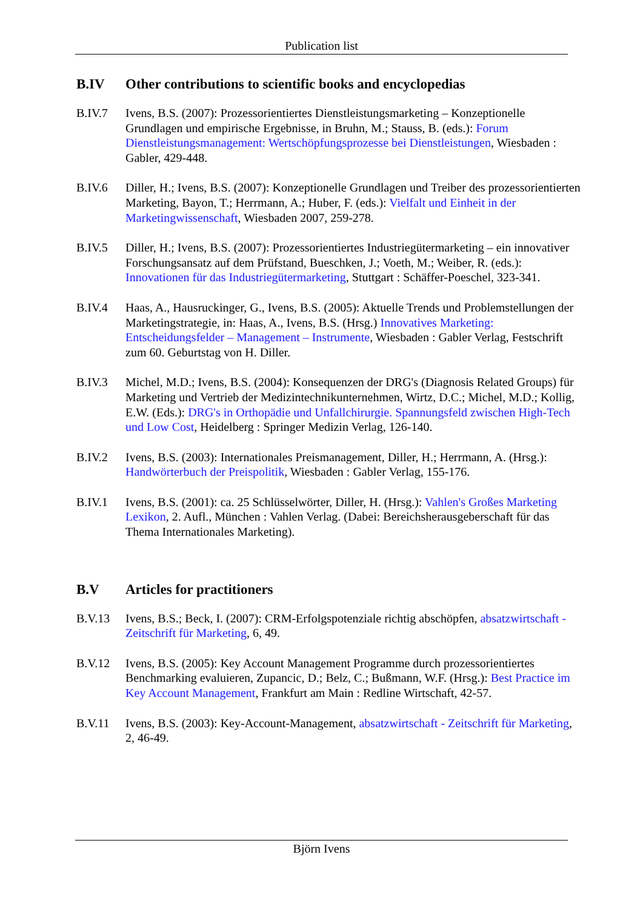Publication list
B.IV Other contributions to scientific books and encyclopedias
B.IV.7 Ivens, B.S. (2007): Prozessorientiertes Dienstleistungsmarketing – Konzeptionelle Grundlagen und empirische Ergebnisse, in Bruhn, M.; Stauss, B. (eds.): Forum Dienstleistungsmanagement: Wertschöpfungsprozesse bei Dienstleistungen, Wiesbaden : Gabler, 429-448.
B.IV.6 Diller, H.; Ivens, B.S. (2007): Konzeptionelle Grundlagen und Treiber des prozessorientierten Marketing, Bayon, T.; Herrmann, A.; Huber, F. (eds.): Vielfalt und Einheit in der Marketingwissenschaft, Wiesbaden 2007, 259-278.
B.IV.5 Diller, H.; Ivens, B.S. (2007): Prozessorientiertes Industriegütermarketing – ein innovativer Forschungsansatz auf dem Prüfstand, Bueschken, J.; Voeth, M.; Weiber, R. (eds.): Innovationen für das Industriegütermarketing, Stuttgart : Schäffer-Poeschel, 323-341.
B.IV.4 Haas, A., Hausruckinger, G., Ivens, B.S. (2005): Aktuelle Trends und Problemstellungen der Marketingstrategie, in: Haas, A., Ivens, B.S. (Hrsg.) Innovatives Marketing: Entscheidungsfelder – Management – Instrumente, Wiesbaden : Gabler Verlag, Festschrift zum 60. Geburtstag von H. Diller.
B.IV.3 Michel, M.D.; Ivens, B.S. (2004): Konsequenzen der DRG's (Diagnosis Related Groups) für Marketing und Vertrieb der Medizintechnikunternehmen, Wirtz, D.C.; Michel, M.D.; Kollig, E.W. (Eds.): DRG's in Orthopädie und Unfallchirurgie. Spannungsfeld zwischen High-Tech und Low Cost, Heidelberg : Springer Medizin Verlag, 126-140.
B.IV.2 Ivens, B.S. (2003): Internationales Preismanagement, Diller, H.; Herrmann, A. (Hrsg.): Handwörterbuch der Preispolitik, Wiesbaden : Gabler Verlag, 155-176.
B.IV.1 Ivens, B.S. (2001): ca. 25 Schlüsselwörter, Diller, H. (Hrsg.): Vahlen's Großes Marketing Lexikon, 2. Aufl., München : Vahlen Verlag. (Dabei: Bereichsherausgeberschaft für das Thema Internationales Marketing).
B.V Articles for practitioners
B.V.13 Ivens, B.S.; Beck, I. (2007): CRM-Erfolgspotenziale richtig abschöpfen, absatzwirtschaft - Zeitschrift für Marketing, 6, 49.
B.V.12 Ivens, B.S. (2005): Key Account Management Programme durch prozessorientiertes Benchmarking evaluieren, Zupancic, D.; Belz, C.; Bußmann, W.F. (Hrsg.): Best Practice im Key Account Management, Frankfurt am Main : Redline Wirtschaft, 42-57.
B.V.11 Ivens, B.S. (2003): Key-Account-Management, absatzwirtschaft - Zeitschrift für Marketing, 2, 46-49.
Björn Ivens